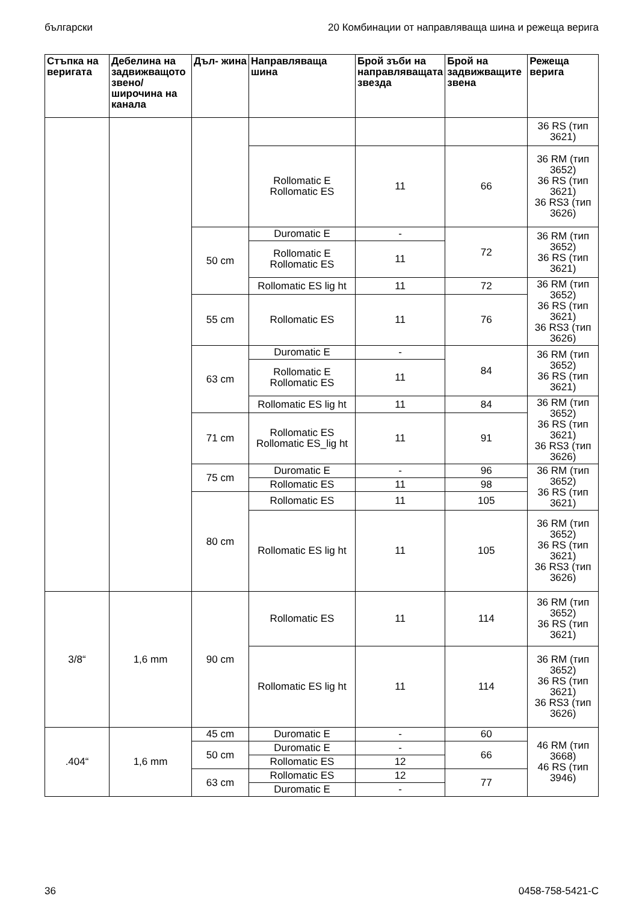български 20 Комбинации от направляваща шина и режеща верига
| Стъпка на веригата | Дебелина на задвижващото звено/широчина на канала | Дъл- жина | Направляваща шина | Брой зъби на направляващата звезда | Брой на задвижващите звена | Режеща верига |
| --- | --- | --- | --- | --- | --- | --- |
| | | | | | | 36 RS (тип 3621) |
| | | | Rollomatic E Rollomatic ES | 11 | 66 | 36 RM (тип 3652) 36 RS (тип 3621) 36 RS3 (тип 3626) |
| | | 50 cm | Duromatic E | - | 72 | 36 RM (тип 3652) 36 RS (тип 3621) |
| | | | Rollomatic E Rollomatic ES | 11 | | |
| | | | Rollomatic ES lig ht | 11 | 72 | 36 RM (тип 3652) 36 RS (тип 3621) 36 RS3 (тип 3626) |
| | | 55 cm | Rollomatic ES | 11 | 76 | |
| | | 63 cm | Duromatic E | - | 84 | 36 RM (тип 3652) 36 RS (тип 3621) |
| | | | Rollomatic E Rollomatic ES | 11 | | |
| | | | Rollomatic ES lig ht | 11 | 84 | 36 RM (тип 3652) 36 RS (тип 3621) 36 RS3 (тип 3626) |
| | | 71 cm | Rollomatic ES Rollomatic ES_lig ht | 11 | 91 | |
| | | 75 cm | Duromatic E | - | 96 | 36 RM (тип 3652) 36 RS (тип 3621) |
| | | | Rollomatic ES | 11 | 98 | |
| | | 80 cm | Rollomatic ES | 11 | 105 | |
| | | | Rollomatic ES lig ht | 11 | 105 | 36 RM (тип 3652) 36 RS (тип 3621) 36 RS3 (тип 3626) |
| 3/8“ | 1,6 mm | 90 cm | Rollomatic ES | 11 | 114 | 36 RM (тип 3652) 36 RS (тип 3621) |
| | | | Rollomatic ES lig ht | 11 | 114 | 36 RM (тип 3652) 36 RS (тип 3621) 36 RS3 (тип 3626) |
| .404“ | 1,6 mm | 45 cm | Duromatic E | - | 60 | 46 RM (тип 3668) 46 RS (тип 3946) |
| | | 50 cm | Duromatic E | - | 66 | |
| | | | Rollomatic ES | 12 | | |
| | | 63 cm | Rollomatic ES | 12 | 77 | |
| | | | Duromatic E | - | | |
36 0458-758-5421-C